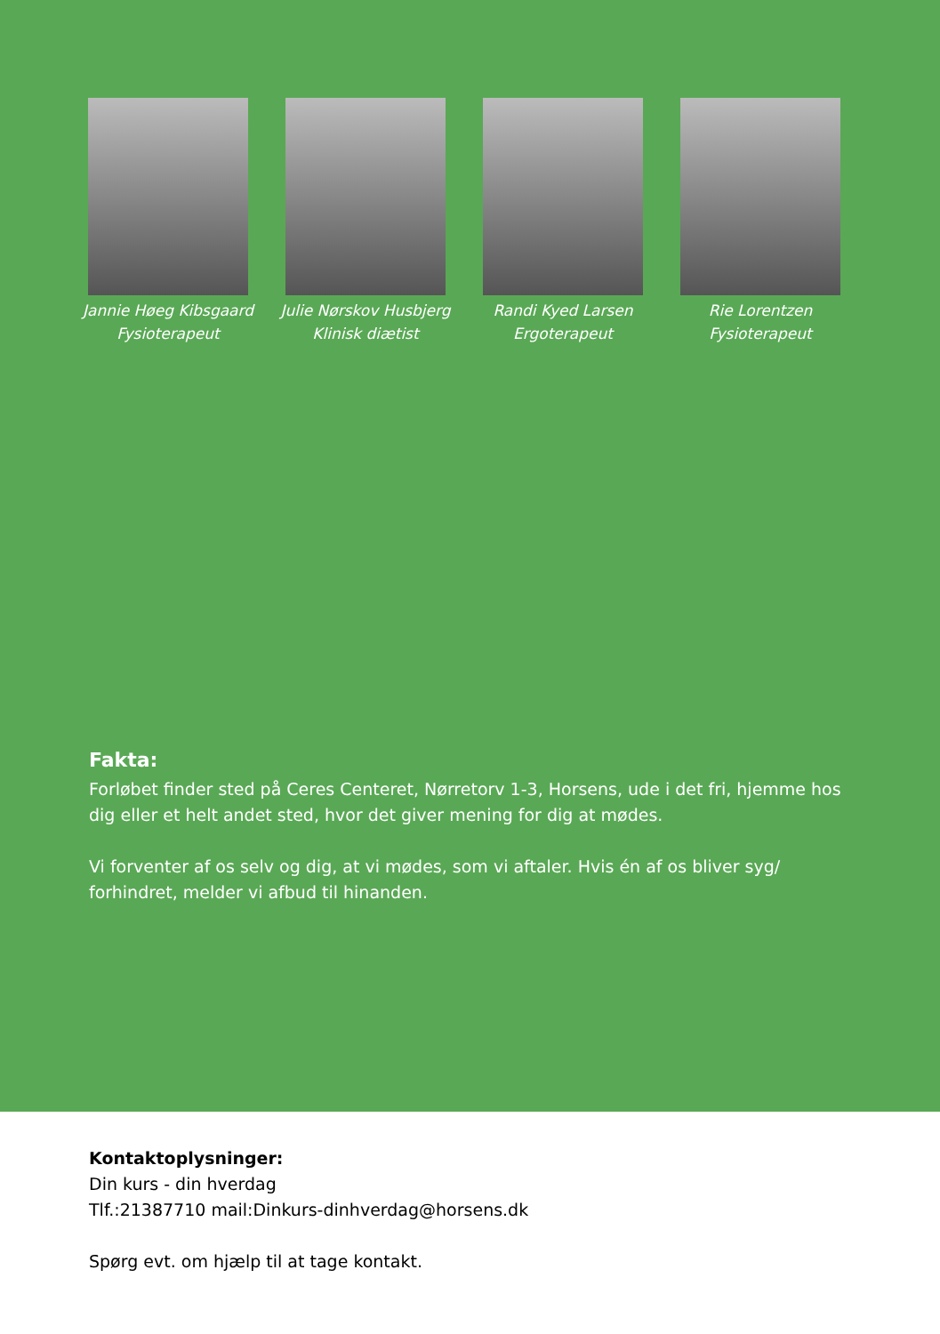Jannie Høeg Kibsgaard
Fysioterapeut
Julie Nørskov Husbjerg
Klinisk diætist
Randi Kyed Larsen
Ergoterapeut
Rie Lorentzen
Fysioterapeut
Fakta:
Forløbet finder sted på Ceres Centeret, Nørretorv 1-3, Horsens, ude i det fri, hjemme hos dig eller et helt andet sted, hvor det giver mening for dig at mødes.
Vi forventer af os selv og dig, at vi mødes, som vi aftaler. Hvis én af os bliver syg/ forhindret, melder vi afbud til hinanden.
Kontaktoplysninger:
Din kurs - din hverdag
Tlf.:21387710 mail:Dinkurs-dinhverdag@horsens.dk
Spørg evt. om hjælp til at tage kontakt.